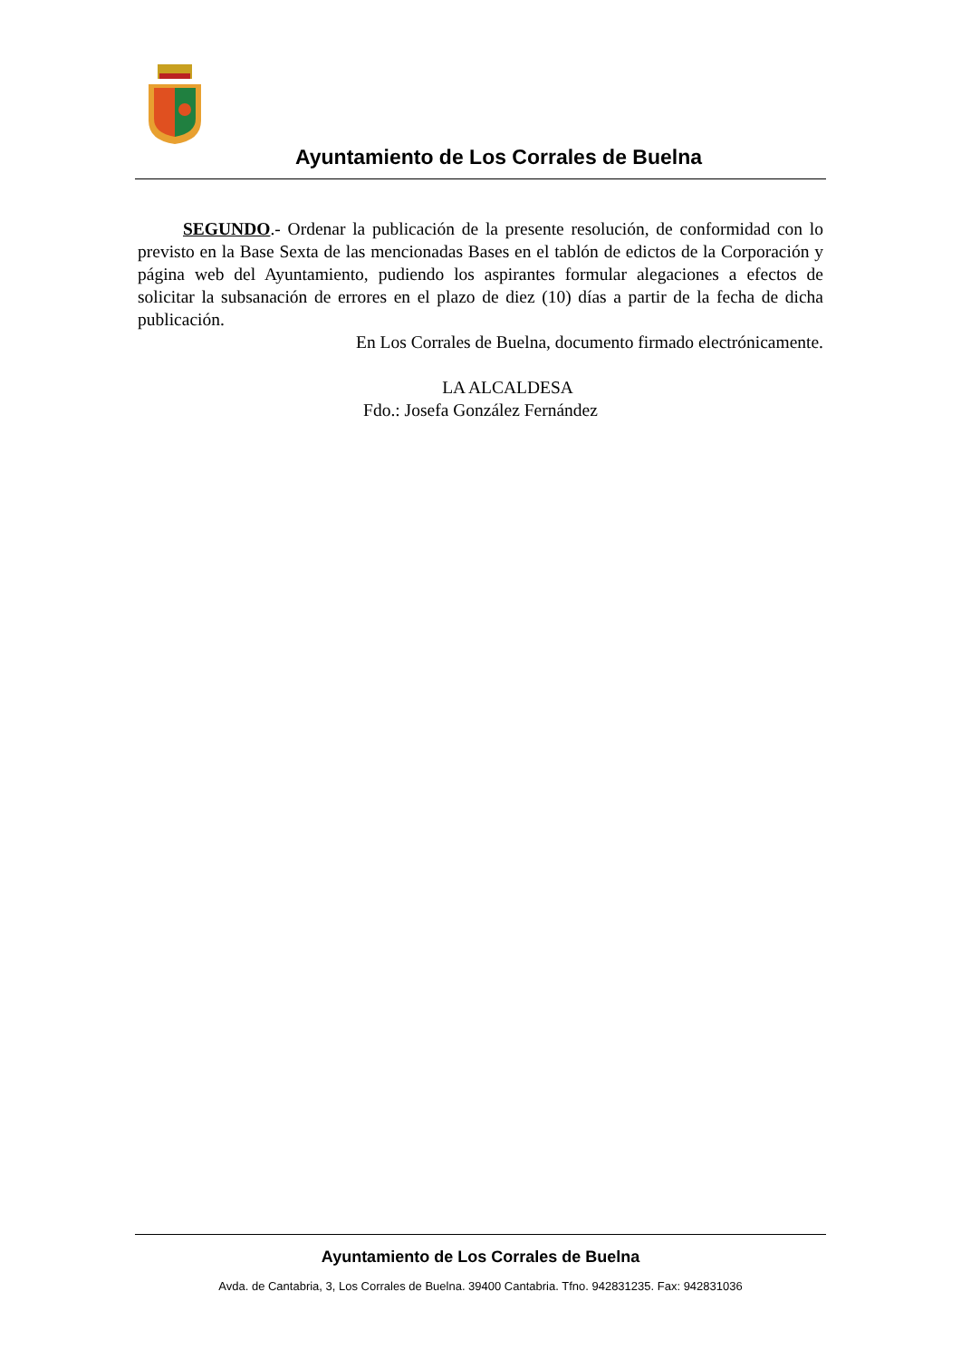Ayuntamiento de Los Corrales de Buelna
SEGUNDO.- Ordenar la publicación de la presente resolución, de conformidad con lo previsto en la Base Sexta de las mencionadas Bases en el tablón de edictos de la Corporación y página web del Ayuntamiento, pudiendo los aspirantes formular alegaciones a efectos de solicitar la subsanación de errores en el plazo de diez (10) días a partir de la fecha de dicha publicación.
En Los Corrales de Buelna, documento firmado electrónicamente.
LA ALCALDESA
Fdo.: Josefa González Fernández
Ayuntamiento de Los Corrales de Buelna
Avda. de Cantabria, 3, Los Corrales de Buelna. 39400 Cantabria. Tfno. 942831235. Fax: 942831036